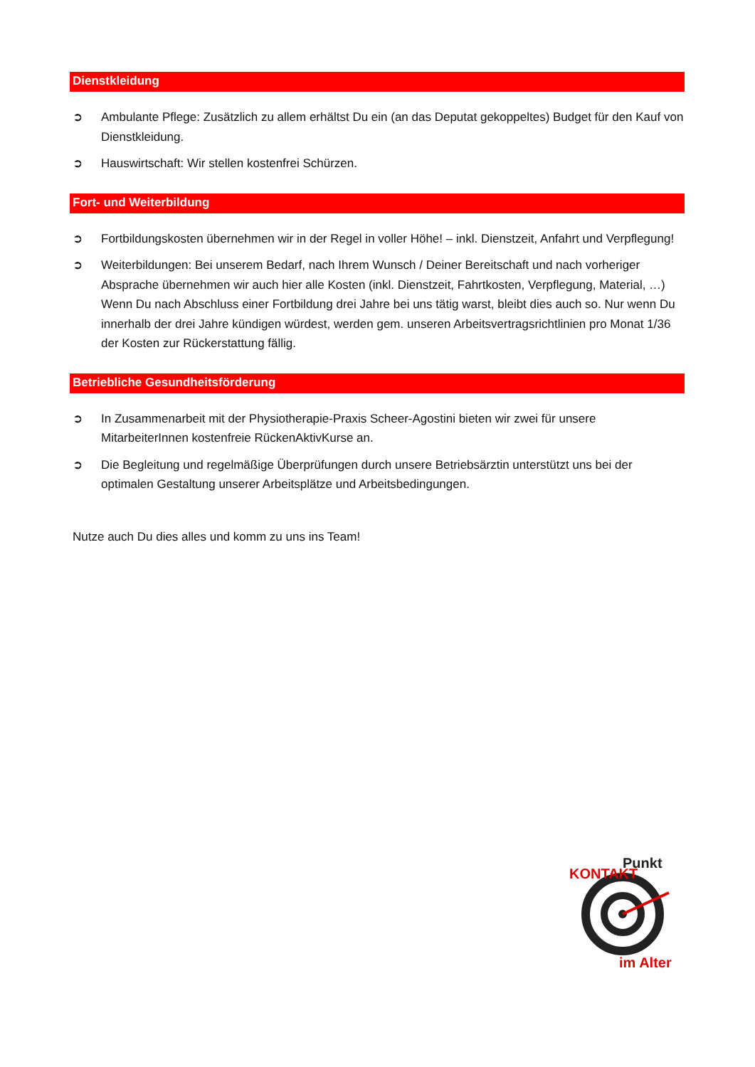Dienstkleidung
➲ Ambulante Pflege: Zusätzlich zu allem erhältst Du ein (an das Deputat gekoppeltes) Budget für den Kauf von Dienstkleidung.
➲ Hauswirtschaft: Wir stellen kostenfrei Schürzen.
Fort- und Weiterbildung
➲ Fortbildungskosten übernehmen wir in der Regel in voller Höhe! – inkl. Dienstzeit, Anfahrt und Verpflegung!
➲ Weiterbildungen: Bei unserem Bedarf, nach Ihrem Wunsch / Deiner Bereitschaft und nach vorheriger Absprache übernehmen wir auch hier alle Kosten (inkl. Dienstzeit, Fahrtkosten, Verpflegung, Material, …) Wenn Du nach Abschluss einer Fortbildung drei Jahre bei uns tätig warst, bleibt dies auch so. Nur wenn Du innerhalb der drei Jahre kündigen würdest, werden gem. unseren Arbeitsvertragsrichtlinien pro Monat 1/36 der Kosten zur Rückerstattung fällig.
Betriebliche Gesundheitsförderung
➲ In Zusammenarbeit mit der Physiotherapie-Praxis Scheer-Agostini bieten wir zwei für unsere MitarbeiterInnen kostenfreie RückenAktivKurse an.
➲ Die Begleitung und regelmäßige Überprüfungen durch unsere Betriebsärztin unterstützt uns bei der optimalen Gestaltung unserer Arbeitsplätze und Arbeitsbedingungen.
Nutze auch Du dies alles und komm zu uns ins Team!
KONTAKT
Punkt
im Alter